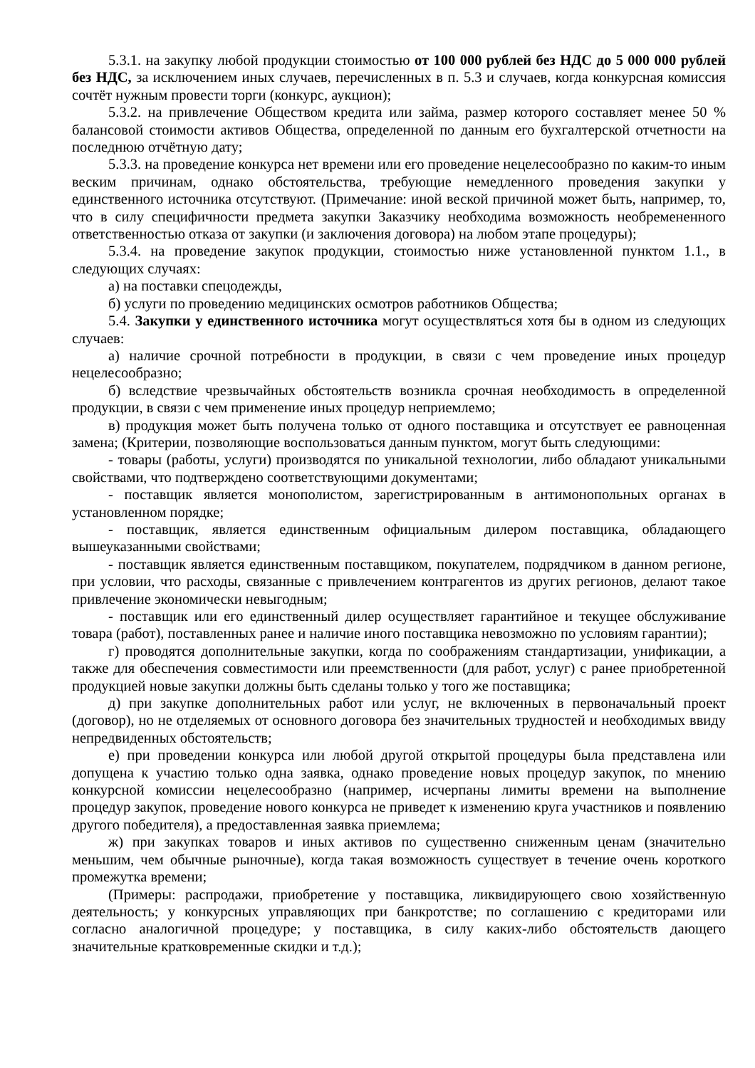5.3.1. на закупку любой продукции стоимостью от 100 000 рублей без НДС до 5 000 000 рублей без НДС, за исключением иных случаев, перечисленных в п. 5.3 и случаев, когда конкурсная комиссия сочтёт нужным провести торги (конкурс, аукцион);
5.3.2. на привлечение Обществом кредита или займа, размер которого составляет менее 50 % балансовой стоимости активов Общества, определенной по данным его бухгалтерской отчетности на последнюю отчётную дату;
5.3.3. на проведение конкурса нет времени или его проведение нецелесообразно по каким-то иным веским причинам, однако обстоятельства, требующие немедленного проведения закупки у единственного источника отсутствуют. (Примечание: иной веской причиной может быть, например, то, что в силу специфичности предмета закупки Заказчику необходима возможность необремененного ответственностью отказа от закупки (и заключения договора) на любом этапе процедуры);
5.3.4. на проведение закупок продукции, стоимостью ниже установленной пунктом 1.1., в следующих случаях:
а) на поставки спецодежды,
б) услуги по проведению медицинских осмотров работников Общества;
5.4. Закупки у единственного источника могут осуществляться хотя бы в одном из следующих случаев:
а) наличие срочной потребности в продукции, в связи с чем проведение иных процедур нецелесообразно;
б) вследствие чрезвычайных обстоятельств возникла срочная необходимость в определенной продукции, в связи с чем применение иных процедур неприемлемо;
в) продукция может быть получена только от одного поставщика и отсутствует ее равноценная замена; (Критерии, позволяющие воспользоваться данным пунктом, могут быть следующими:
- товары (работы, услуги) производятся по уникальной технологии, либо обладают уникальными свойствами, что подтверждено соответствующими документами;
- поставщик является монополистом, зарегистрированным в антимонопольных органах в установленном порядке;
- поставщик, является единственным официальным дилером поставщика, обладающего вышеуказанными свойствами;
- поставщик является единственным поставщиком, покупателем, подрядчиком в данном регионе, при условии, что расходы, связанные с привлечением контрагентов из других регионов, делают такое привлечение экономически невыгодным;
- поставщик или его единственный дилер осуществляет гарантийное и текущее обслуживание товара (работ), поставленных ранее и наличие иного поставщика невозможно по условиям гарантии);
г) проводятся дополнительные закупки, когда по соображениям стандартизации, унификации, а также для обеспечения совместимости или преемственности (для работ, услуг) с ранее приобретенной продукцией новые закупки должны быть сделаны только у того же поставщика;
д) при закупке дополнительных работ или услуг, не включенных в первоначальный проект (договор), но не отделяемых от основного договора без значительных трудностей и необходимых ввиду непредвиденных обстоятельств;
е) при проведении конкурса или любой другой открытой процедуры была представлена или допущена к участию только одна заявка, однако проведение новых процедур закупок, по мнению конкурсной комиссии нецелесообразно (например, исчерпаны лимиты времени на выполнение процедур закупок, проведение нового конкурса не приведет к изменению круга участников и появлению другого победителя), а предоставленная заявка приемлема;
ж) при закупках товаров и иных активов по существенно сниженным ценам (значительно меньшим, чем обычные рыночные), когда такая возможность существует в течение очень короткого промежутка времени;
(Примеры: распродажи, приобретение у поставщика, ликвидирующего свою хозяйственную деятельность; у конкурсных управляющих при банкротстве; по соглашению с кредиторами или согласно аналогичной процедуре; у поставщика, в силу каких-либо обстоятельств дающего значительные кратковременные скидки и т.д.);